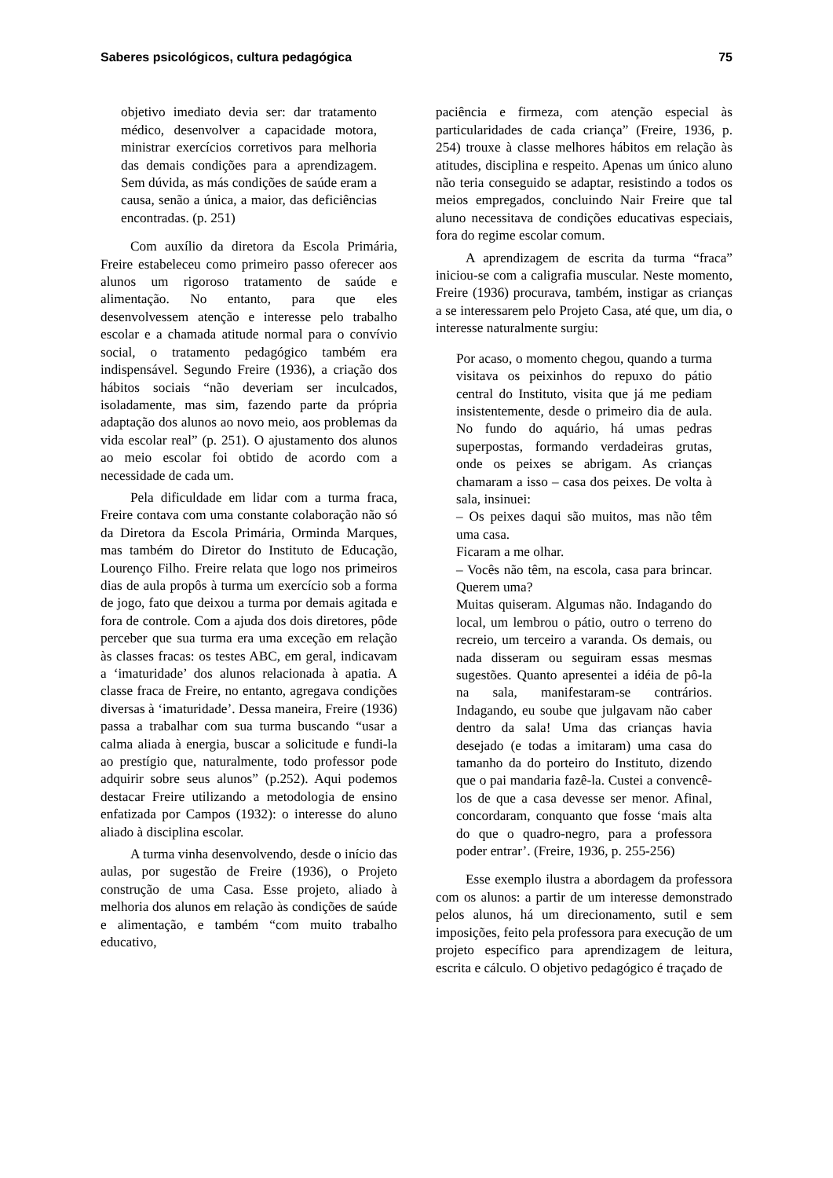Saberes psicológicos, cultura pedagógica 75
objetivo imediato devia ser: dar tratamento médico, desenvolver a capacidade motora, ministrar exercícios corretivos para melhoria das demais condições para a aprendizagem. Sem dúvida, as más condições de saúde eram a causa, senão a única, a maior, das deficiências encontradas. (p. 251)
Com auxílio da diretora da Escola Primária, Freire estabeleceu como primeiro passo oferecer aos alunos um rigoroso tratamento de saúde e alimentação. No entanto, para que eles desenvolvessem atenção e interesse pelo trabalho escolar e a chamada atitude normal para o convívio social, o tratamento pedagógico também era indispensável. Segundo Freire (1936), a criação dos hábitos sociais “não deveriam ser inculcados, isoladamente, mas sim, fazendo parte da própria adaptação dos alunos ao novo meio, aos problemas da vida escolar real” (p. 251). O ajustamento dos alunos ao meio escolar foi obtido de acordo com a necessidade de cada um.
Pela dificuldade em lidar com a turma fraca, Freire contava com uma constante colaboração não só da Diretora da Escola Primária, Orminda Marques, mas também do Diretor do Instituto de Educação, Lourenço Filho. Freire relata que logo nos primeiros dias de aula propôs à turma um exercício sob a forma de jogo, fato que deixou a turma por demais agitada e fora de controle. Com a ajuda dos dois diretores, pôde perceber que sua turma era uma exceção em relação às classes fracas: os testes ABC, em geral, indicavam a ‘imaturidade’ dos alunos relacionada à apatia. A classe fraca de Freire, no entanto, agregava condições diversas à ‘imaturidade’. Dessa maneira, Freire (1936) passa a trabalhar com sua turma buscando “usar a calma aliada à energia, buscar a solicitude e fundi-la ao prestígio que, naturalmente, todo professor pode adquirir sobre seus alunos” (p.252). Aqui podemos destacar Freire utilizando a metodologia de ensino enfatizada por Campos (1932): o interesse do aluno aliado à disciplina escolar.
A turma vinha desenvolvendo, desde o início das aulas, por sugestão de Freire (1936), o Projeto construção de uma Casa. Esse projeto, aliado à melhoria dos alunos em relação às condições de saúde e alimentação, e também “com muito trabalho educativo,
paciência e firmeza, com atenção especial às particularidades de cada criança” (Freire, 1936, p. 254) trouxe à classe melhores hábitos em relação às atitudes, disciplina e respeito. Apenas um único aluno não teria conseguido se adaptar, resistindo a todos os meios empregados, concluindo Nair Freire que tal aluno necessitava de condições educativas especiais, fora do regime escolar comum.
A aprendizagem de escrita da turma “fraca” iniciou-se com a caligrafia muscular. Neste momento, Freire (1936) procurava, também, instigar as crianças a se interessarem pelo Projeto Casa, até que, um dia, o interesse naturalmente surgiu:
Por acaso, o momento chegou, quando a turma visitava os peixinhos do repuxo do pátio central do Instituto, visita que já me pediam insistentemente, desde o primeiro dia de aula. No fundo do aquário, há umas pedras superpostas, formando verdadeiras grutas, onde os peixes se abrigam. As crianças chamaram a isso – casa dos peixes. De volta à sala, insinuei:
– Os peixes daqui são muitos, mas não têm uma casa.
Ficaram a me olhar.
– Vocês não têm, na escola, casa para brincar. Querem uma?
Muitas quiseram. Algumas não. Indagando do local, um lembrou o pátio, outro o terreno do recreio, um terceiro a varanda. Os demais, ou nada disseram ou seguiram essas mesmas sugestões. Quanto apresentei a idéia de pô-la na sala, manifestaram-se contrários. Indagando, eu soube que julgavam não caber dentro da sala! Uma das crianças havia desejado (e todas a imitaram) uma casa do tamanho da do porteiro do Instituto, dizendo que o pai mandaria fazê-la. Custei a convencê-los de que a casa devesse ser menor. Afinal, concordaram, conquanto que fosse ‘mais alta do que o quadro-negro, para a professora poder entrar’. (Freire, 1936, p. 255-256)
Esse exemplo ilustra a abordagem da professora com os alunos: a partir de um interesse demonstrado pelos alunos, há um direcionamento, sutil e sem imposições, feito pela professora para execução de um projeto específico para aprendizagem de leitura, escrita e cálculo. O objetivo pedagógico é traçado de